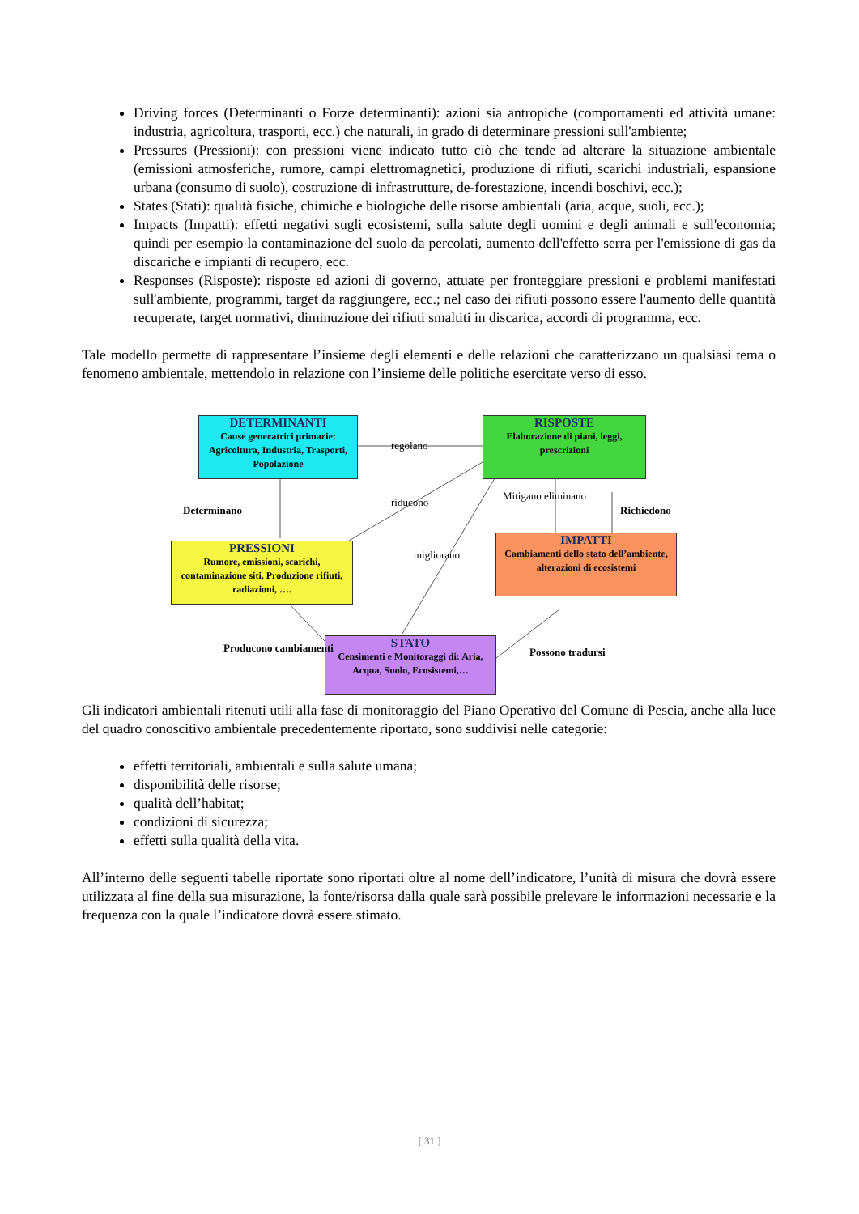Driving forces (Determinanti o Forze determinanti): azioni sia antropiche (comportamenti ed attività umane: industria, agricoltura, trasporti, ecc.) che naturali, in grado di determinare pressioni sull'ambiente;
Pressures (Pressioni): con pressioni viene indicato tutto ciò che tende ad alterare la situazione ambientale (emissioni atmosferiche, rumore, campi elettromagnetici, produzione di rifiuti, scarichi industriali, espansione urbana (consumo di suolo), costruzione di infrastrutture, de-forestazione, incendi boschivi, ecc.);
States (Stati): qualità fisiche, chimiche e biologiche delle risorse ambientali (aria, acque, suoli, ecc.);
Impacts (Impatti): effetti negativi sugli ecosistemi, sulla salute degli uomini e degli animali e sull'economia; quindi per esempio la contaminazione del suolo da percolati, aumento dell'effetto serra per l'emissione di gas da discariche e impianti di recupero, ecc.
Responses (Risposte): risposte ed azioni di governo, attuate per fronteggiare pressioni e problemi manifestati sull'ambiente, programmi, target da raggiungere, ecc.; nel caso dei rifiuti possono essere l'aumento delle quantità recuperate, target normativi, diminuzione dei rifiuti smaltiti in discarica, accordi di programma, ecc.
Tale modello permette di rappresentare l’insieme degli elementi e delle relazioni che caratterizzano un qualsiasi tema o fenomeno ambientale, mettendolo in relazione con l’insieme delle politiche esercitate verso di esso.
DETERMINANTI
Cause generatrici primarie: Agricoltura, Industria, Trasporti, Popolazione
RISPOSTE
Elaborazione di piani, leggi, prescrizioni
PRESSIONI
Rumore, emissioni, scarichi, contaminazione siti, Produzione rifiuti, radiazioni, ….
IMPATTI
Cambiamenti dello stato dell’ambiente, alterazioni di ecosistemi
STATO
Censimenti e Monitoraggi di: Aria, Acqua, Suolo, Ecosistemi,…
regolano
Determinano
riducono
Mitigano eliminano
Richiedono
migliorano
Producono cambiamenti Possono tradursi
Gli indicatori ambientali ritenuti utili alla fase di monitoraggio del Piano Operativo del Comune di Pescia, anche alla luce del quadro conoscitivo ambientale precedentemente riportato, sono suddivisi nelle categorie:
effetti territoriali, ambientali e sulla salute umana;
disponibilità delle risorse;
qualità dell’habitat;
condizioni di sicurezza;
effetti sulla qualità della vita.
All’interno delle seguenti tabelle riportate sono riportati oltre al nome dell’indicatore, l’unità di misura che dovrà essere utilizzata al fine della sua misurazione, la fonte/risorsa dalla quale sarà possibile prelevare le informazioni necessarie e la frequenza con la quale l’indicatore dovrà essere stimato.
[ 31 ]